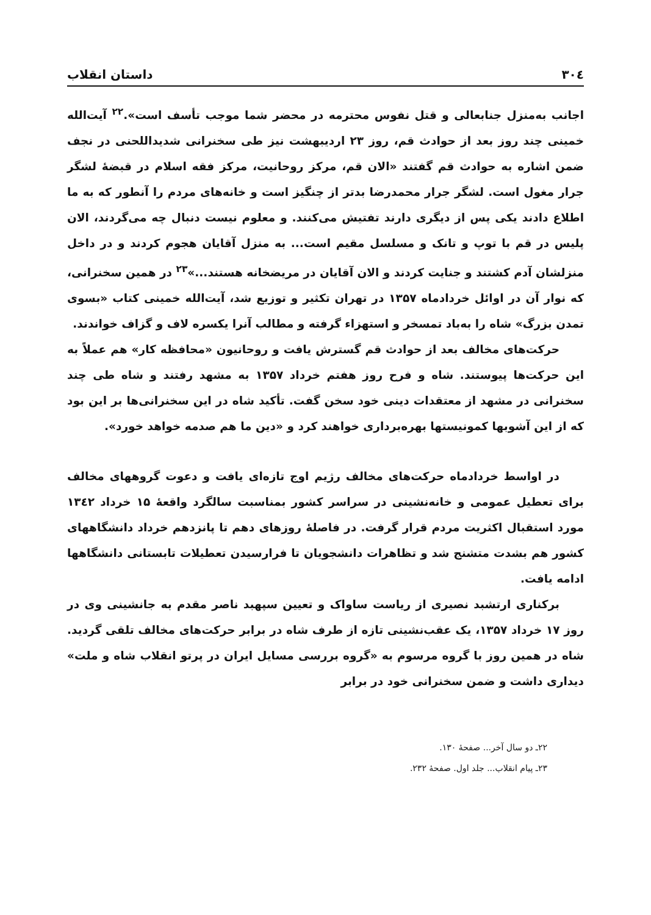۳۰٤ داستان انقلاب
اجانب به‌منزل جنابعالی و قتل نفوس محترمه در محضر شما موجب تأسف است».<sup>۲۲</sup> آیت‌الله خمینی چند روز بعد از حوادث قم، روز ۲۳ اردیبهشت نیز طی سخنرانی شدیداللحنی در نجف ضمن اشاره به حوادث قم گفتند «الان قم، مرکز روحانیت، مرکز فقه اسلام در قبضهٔ لشگر جرار مغول است. لشگر جرار محمدرضا بدتر از چنگیز است و خانه‌های مردم را آنطور که به ما اطلاع دادند یکی پس از دیگری دارند تفتیش می‌کنند. و معلوم نیست دنبال چه می‌گردند، الان پلیس در قم با توپ و تانک و مسلسل مقیم است... به منزل آقایان هجوم کردند و در داخل منزلشان آدم کشتند و جنایت کردند و الان آقایان در مریضخانه هستند...»<sup>۲۳</sup> در همین سخنرانی، که نوار آن در اوائل خردادماه ۱۳۵۷ در تهران تکثیر و توزیع شد، آیت‌الله خمینی کتاب «بسوی تمدن بزرگ» شاه را به‌باد تمسخر و استهزاء گرفته و مطالب آنرا یکسره لاف و گزاف خواندند.
حرکت‌های مخالف بعد از حوادث قم گسترش یافت و روحانیون «محافظه کار» هم عملاً به این حرکت‌ها پیوستند. شاه و فرح روز هفتم خرداد ۱۳۵۷ به مشهد رفتند و شاه طی چند سخنرانی در مشهد از معتقدات دینی خود سخن گفت. تأکید شاه در این سخنرانی‌ها بر این بود که از این آشوبها کمونیستها بهره‌برداری خواهند کرد و «دین ما هم صدمه خواهد خورد».
در اواسط خردادماه حرکت‌های مخالف رژیم اوج تازه‌ای یافت و دعوت گروههای مخالف برای تعطیل عمومی و خانه‌نشینی در سراسر کشور بمناسبت سالگرد واقعهٔ ۱۵ خرداد ۱۳٤۲ مورد استقبال اکثریت مردم قرار گرفت. در فاصلهٔ روزهای دهم تا پانزدهم خرداد دانشگاههای کشور هم بشدت متشنج شد و تظاهرات دانشجویان تا فرارسیدن تعطیلات تابستانی دانشگاهها ادامه یافت.
برکناری ارتشبد نصیری از ریاست ساواک و تعیین سپهبد ناصر مقدم به جانشینی وی در روز ۱۷ خرداد ۱۳۵۷، یک عقب‌نشینی تازه از طرف شاه در برابر حرکت‌های مخالف تلقی گردید. شاه در همین روز با گروه مرسوم به «گروه بررسی مسایل ایران در پرتو انقلاب شاه و ملت» دیداری داشت و ضمن سخنرانی خود در برابر
۲۲ـ دو سال آخر... صفحهٔ ۱۳۰.
۲۳ـ پیام انقلاب... جلد اول. صفحهٔ ۲۳۲.